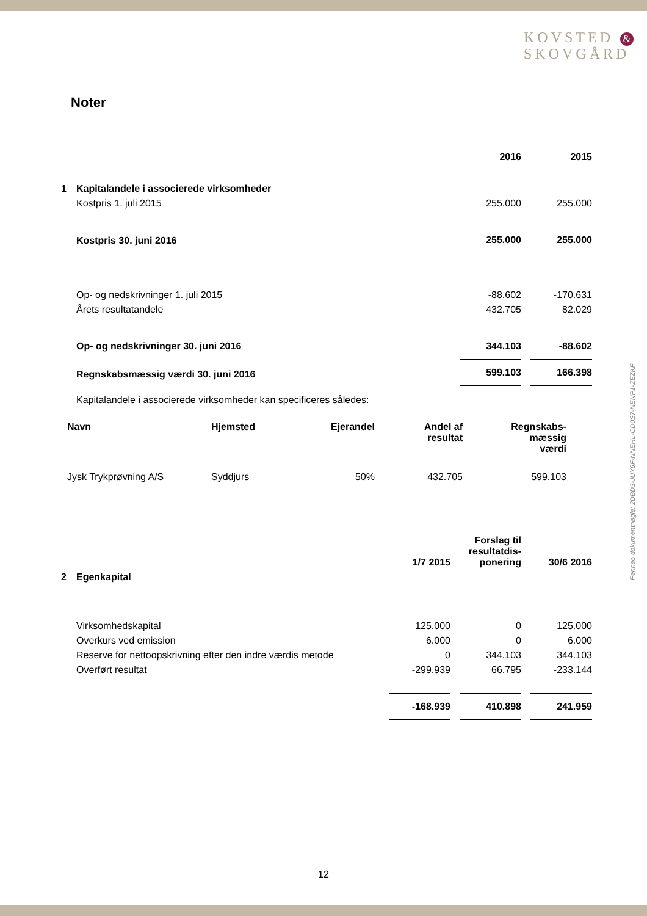KOVSTED &
SKOVGÅRD
Penneo dokumentnøgle: 2DBD3-JUY6F-NNEHL-CD0S7-NENP1-ZEZKF
Noter
| | | 2016 | 2015 |
| 1 | Kapitalandele i associerede virksomheder | | |
| | Kostpris 1. juli 2015 | 255.000 | 255.000 |
| | Kostpris 30. juni 2016 | 255.000 | 255.000 |
| | Op- og nedskrivninger 1. juli 2015 | -88.602 | -170.631 |
| | Årets resultatandele | 432.705 | 82.029 |
| | Op- og nedskrivninger 30. juni 2016 | 344.103 | -88.602 |
| | Regnskabsmæssig værdi 30. juni 2016 | 599.103 | 166.398 |
| | Kapitalandele i associerede virksomheder kan specificeres således: | | |
| Navn | Hjemsted | Ejerandel | Andel af resultat | Regnskabs- mæssig værdi | |
| Jysk Trykprøvning A/S | Syddjurs | 50% | 432.705 | 599.103 | |
| | | 1/7 2015 | Forslag til resultatdis-ponering | 30/6 2016 |
| 2 | Egenkapital | | | |
| | Virksomhedskapital | 125.000 | 0 | 125.000 |
| | Overkurs ved emission | 6.000 | 0 | 6.000 |
| | Reserve for nettoopskrivning efter den indre værdis metode | 0 | 344.103 | 344.103 |
| | Overført resultat | -299.939 | 66.795 | -233.144 |
| | | -168.939 | 410.898 | 241.959 |
12